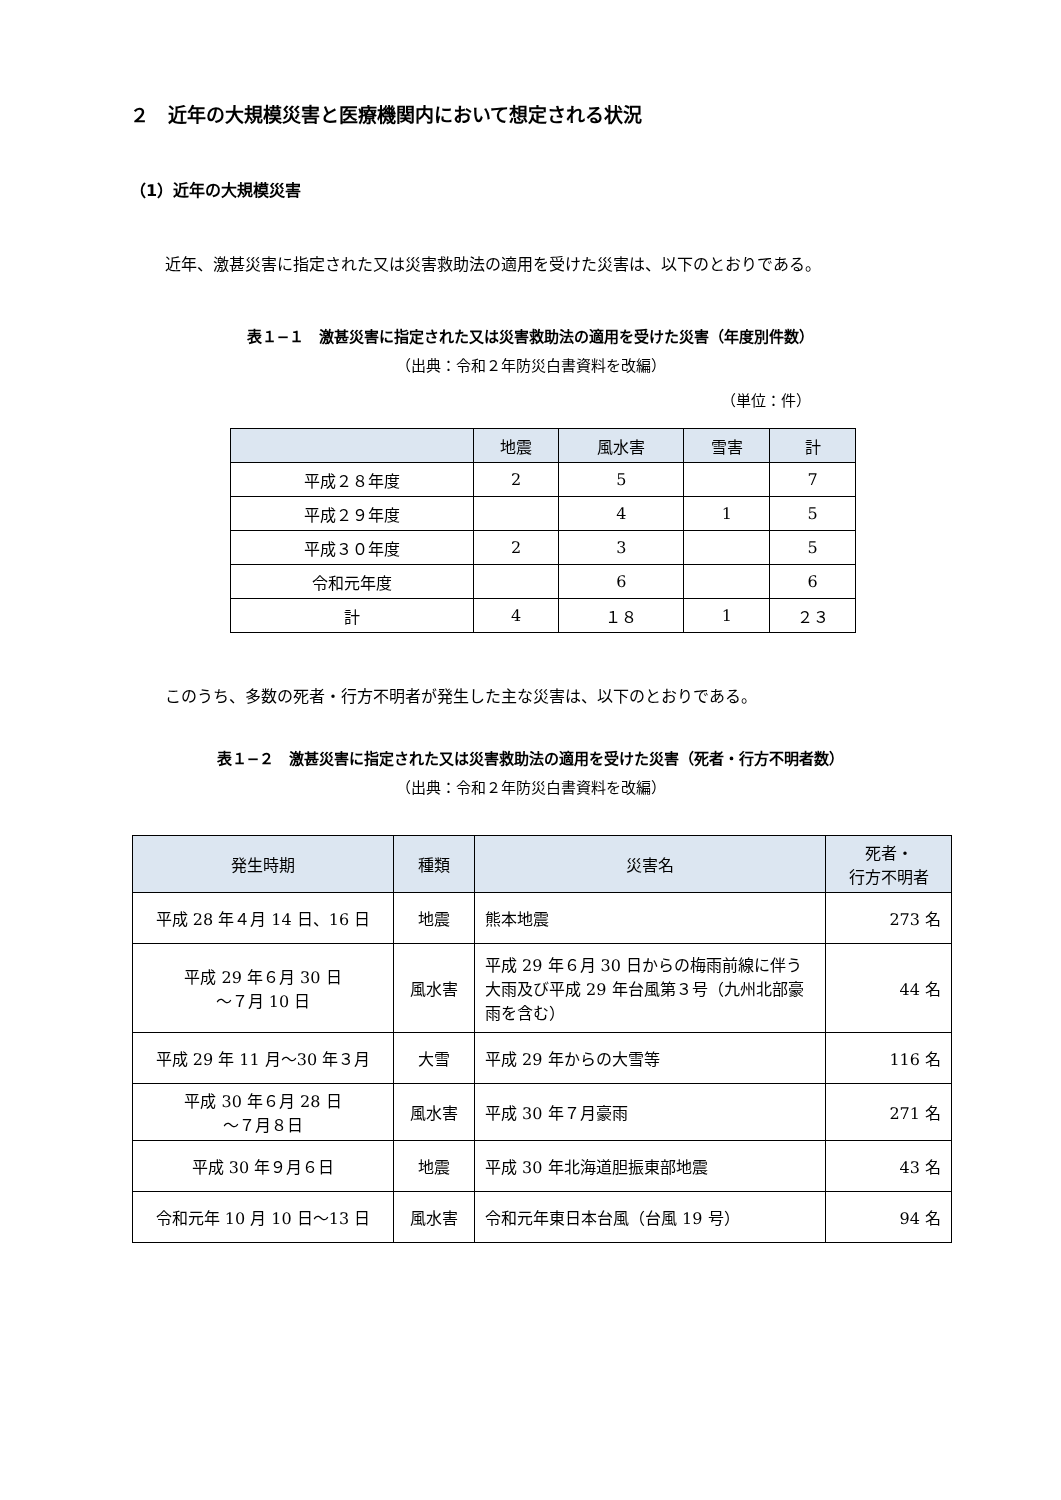２　近年の大規模災害と医療機関内において想定される状況
（1）近年の大規模災害
近年、激甚災害に指定された又は災害救助法の適用を受けた災害は、以下のとおりである。
表１−１　激甚災害に指定された又は災害救助法の適用を受けた災害（年度別件数）
（出典：令和２年防災白書資料を改編）
（単位：件）
| | 地震 | 風水害 | 雪害 | 計 |
| --- | --- | --- | --- | --- |
| 平成２８年度 | 2 | 5 | | 7 |
| 平成２９年度 | | 4 | 1 | 5 |
| 平成３０年度 | 2 | 3 | | 5 |
| 令和元年度 | | 6 | | 6 |
| 計 | 4 | １８ | 1 | ２３ |
このうち、多数の死者・行方不明者が発生した主な災害は、以下のとおりである。
表１−２　激甚災害に指定された又は災害救助法の適用を受けた災害（死者・行方不明者数）
（出典：令和２年防災白書資料を改編）
| 発生時期 | 種類 | 災害名 | 死者・ 行方不明者 |
| --- | --- | --- | --- |
| 平成 28 年４月 14 日、16 日 | 地震 | 熊本地震 | 273 名 |
| 平成 29 年６月 30 日 ～７月 10 日 | 風水害 | 平成 29 年６月 30 日からの梅雨前線に伴う大雨及び平成 29 年台風第３号（九州北部豪雨を含む） | 44 名 |
| 平成 29 年 11 月～30 年３月 | 大雪 | 平成 29 年からの大雪等 | 116 名 |
| 平成 30 年６月 28 日 ～７月８日 | 風水害 | 平成 30 年７月豪雨 | 271 名 |
| 平成 30 年９月６日 | 地震 | 平成 30 年北海道胆振東部地震 | 43 名 |
| 令和元年 10 月 10 日～13 日 | 風水害 | 令和元年東日本台風（台風 19 号） | 94 名 |